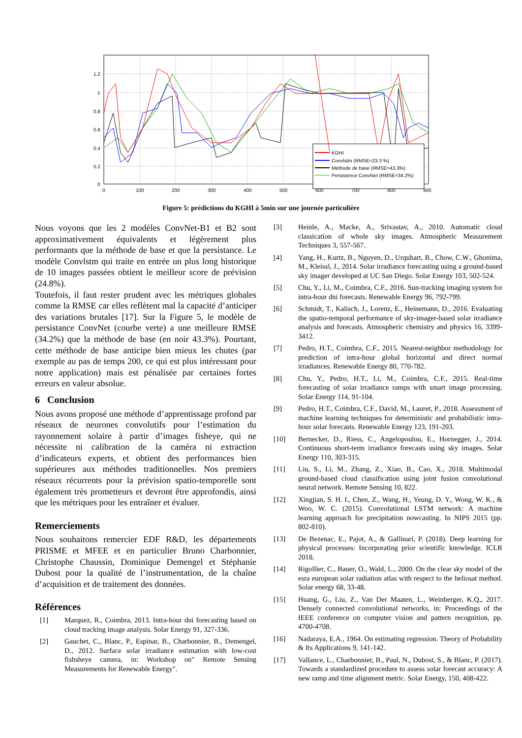1.2
1
0.8
0.6
0.4
0.2
0
0
100
200
300
400
500
600
700
800
900
KGHI
Convlstm (RMSE=23.3 %)
Méthode de base (RMSE=43.3%)
Persistence ConvNet (RMSE=34.2%)
Figure 5: prédictions du KGHI à 5min sur une journée particulière
Nous voyons que les 2 modèles ConvNet-B1 et B2 sont approximativement équivalents et légèrement plus performants que la méthode de base et que la persistance. Le modèle Convlstm qui traite en entrée un plus long historique de 10 images passées obtient le meilleur score de prévision (24.8%).
Toutefois, il faut rester prudent avec les métriques globales comme la RMSE car elles reflètent mal la capacité d’anticiper des variations brutales [17]. Sur la Figure 5, le modèle de persistance ConvNet (courbe verte) a une meilleure RMSE (34.2%) que la méthode de base (en noir 43.3%). Pourtant, cette méthode de base anticipe bien mieux les chutes (par exemple au pas de temps 200, ce qui est plus intéressant pour notre application) mais est pénalisée par certaines fortes erreurs en valeur absolue.
6 Conclusion
Nous avons proposé une méthode d’apprentissage profond par réseaux de neurones convolutifs pour l’estimation du rayonnement solaire à partir d’images fisheye, qui ne nécessite ni calibration de la caméra ni extraction d’indicateurs experts, et obtient des performances bien supérieures aux méthodes traditionnelles. Nos premiers réseaux récurrents pour la prévision spatio-temporelle sont également très prometteurs et devront être approfondis, ainsi que les métriques pour les entraîner et évaluer.
Remerciements
Nous souhaitons remercier EDF R&D, les départements PRISME et MFEE et en particulier Bruno Charbonnier, Christophe Chaussin, Dominique Demengel et Stéphanie Dubost pour la qualité de l’instrumentation, de la chaîne d’acquisition et de traitement des données.
Références
[1] Marquez, R., Coimbra, 2013. Intra-hour dni forecasting based on cloud tracking image analysis. Solar Energy 91, 327-336.
[2] Gauchet, C., Blanc, P., Espinar, B., Charbonnier, B., Demengel, D., 2012. Surface solar irradiance estimation with low-cost fishsheye camera, in: Workshop on" Remote Sensing Measurements for Renewable Energy".
[3] Heinle, A., Macke, A., Srivastav, A., 2010. Automatic cloud classication of whole sky images. Atmospheric Measurement Techniques 3, 557-567.
[4] Yang, H., Kurtz, B., Nguyen, D., Urquhart, B., Chow, C.W., Ghonima, M., Kleissl, J., 2014. Solar irradiance forecasting using a ground-based sky imager developed at UC San Diego. Solar Energy 103, 502-524.
[5] Chu, Y., Li, M., Coimbra, C.F., 2016. Sun-tracking imaging system for intra-hour dni forecasts. Renewable Energy 96, 792-799.
[6] Schmidt, T., Kalisch, J., Lorenz, E., Heinemann, D., 2016. Evaluating the spatio-temporal performance of sky-imager-based solar irradiance analysis and forecasts. Atmospheric chemistry and physics 16, 3399-3412.
[7] Pedro, H.T., Coimbra, C.F., 2015. Nearest-neighbor methodology for prediction of intra-hour global horizontal and direct normal irradiances. Renewable Energy 80, 770-782.
[8] Chu, Y., Pedro, H.T., Li, M., Coimbra, C.F., 2015. Real-time forecasting of solar irradiance ramps with smart image processing. Solar Energy 114, 91-104.
[9] Pedro, H.T., Coimbra, C.F., David, M., Lauret, P., 2018. Assessment of machine learning techniques for deterministic and probabilistic intra-hour solar forecasts. Renewable Energy 123, 191-203.
[10] Bernecker, D., Riess, C., Angelopoulou, E., Hornegger, J., 2014. Continuous short-term irradiance forecasts using sky images. Solar Energy 110, 303-315.
[11] Liu, S., Li, M., Zhang, Z., Xiao, B., Cao, X., 2018. Multimodal ground-based cloud classification using joint fusion convolutional neural network. Remote Sensing 10, 822.
[12] Xingjian, S. H. I., Chen, Z., Wang, H., Yeung, D. Y., Wong, W. K., & Woo, W. C. (2015). Convolutional LSTM network: A machine learning approach for precipitation nowcasting. In NIPS 2015 (pp. 802-810).
[13] De Bezenac, E., Pajot, A., & Gallinari, P. (2018). Deep learning for physical processes: Incorporating prior scientific knowledge. ICLR 2018.
[14] Rigollier, C., Bauer, O., Wald, L., 2000. On the clear sky model of the esra european solar radiation atlas with respect to the heliosat method. Solar energy 68, 33-48.
[15] Huang, G., Liu, Z., Van Der Maaten, L., Weinberger, K.Q., 2017. Densely connected convolutional networks, in: Proceedings of the IEEE conference on computer vision and pattern recognition, pp. 4700-4708.
[16] Nadaraya, E.A., 1964. On estimating regression. Theory of Probability & Its Applications 9, 141-142.
[17] Vallance, L., Charbonnier, B., Paul, N., Dubost, S., & Blanc, P. (2017). Towards a standardized procedure to assess solar forecast accuracy: A new ramp and time alignment metric. Solar Energy, 150, 408-422.